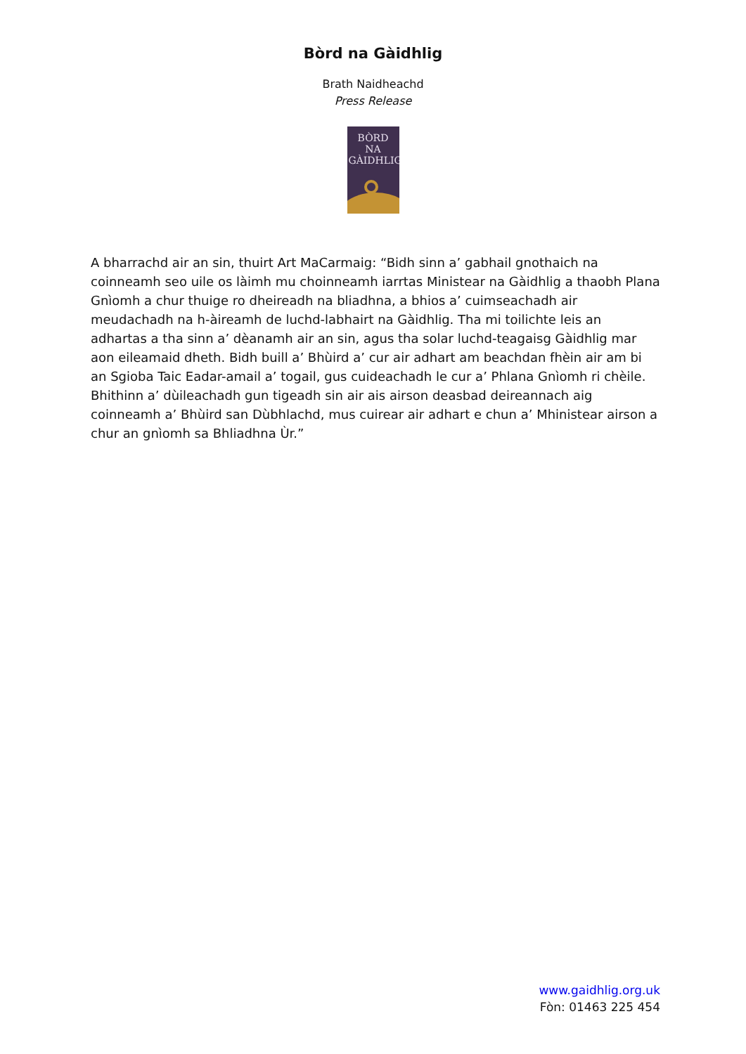Bòrd na Gàidhlig
Brath Naidheachd
Press Release
BÒRD NA GÀIDHLIG
A bharrachd air an sin, thuirt Art MaCarmaig: “Bidh sinn a’ gabhail gnothaich na coinneamh seo uile os làimh mu choinneamh iarrtas Ministear na Gàidhlig a thaobh Plana Gnìomh a chur thuige ro dheireadh na bliadhna, a bhios a’ cuimseachadh air meudachadh na h-àireamh de luchd-labhairt na Gàidhlig. Tha mi toilichte leis an adhartas a tha sinn a’ dèanamh air an sin, agus tha solar luchd-teagaisg Gàidhlig mar aon eileamaid dheth. Bidh buill a’ Bhùird a’ cur air adhart am beachdan fhèin air am bi an Sgioba Taic Eadar-amail a’ togail, gus cuideachadh le cur a’ Phlana Gnìomh ri chèile. Bhithinn a’ dùileachadh gun tigeadh sin air ais airson deasbad deireannach aig coinneamh a’ Bhùird san Dùbhlachd, mus cuirear air adhart e chun a’ Mhinistear airson a chur an gnìomh sa Bhliadhna Ùr.”
www.gaidhlig.org.uk
Fòn: 01463 225 454